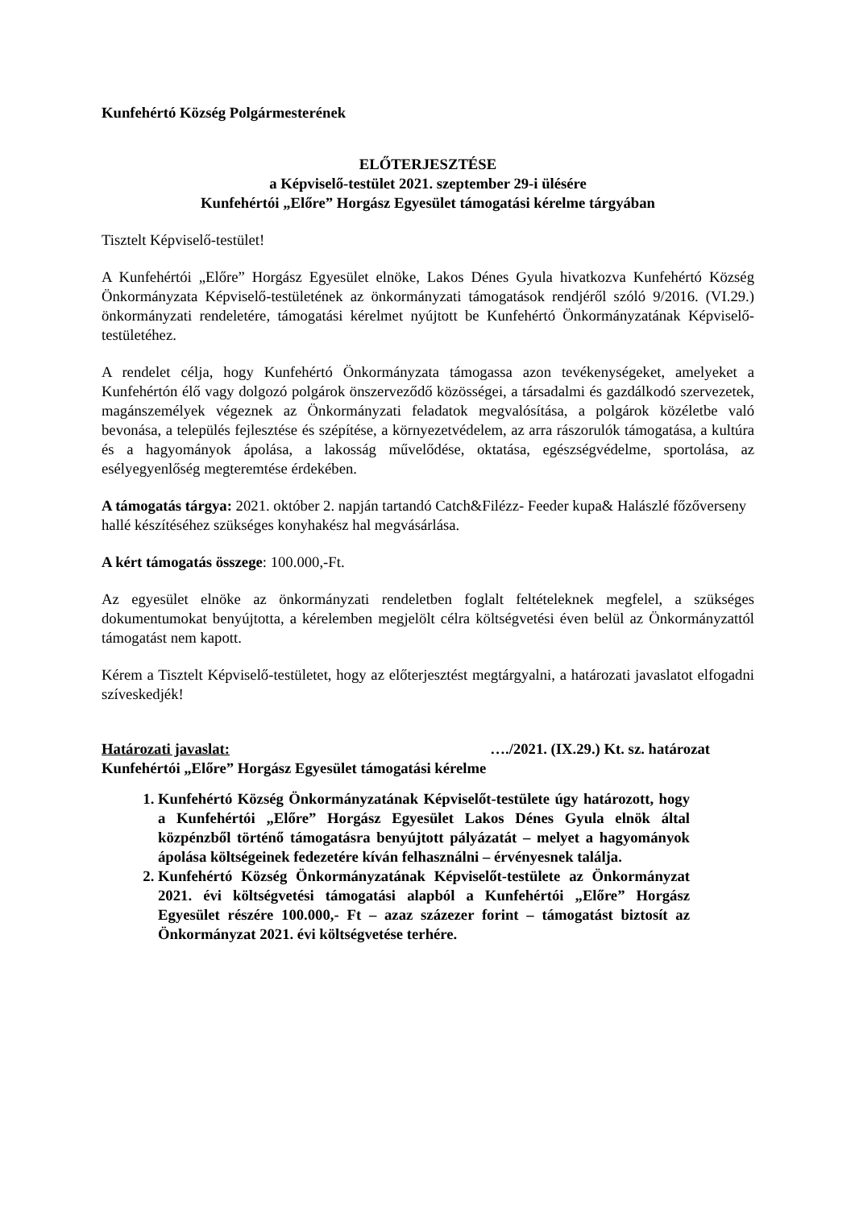Kunfehértó Község Polgármesterének
ELŐTERJESZTÉSE
a Képviselő-testület 2021. szeptember 29-i ülésére
Kunfehértói „Előre” Horgász Egyesület támogatási kérelme tárgyában
Tisztelt Képviselő-testület!
A Kunfehértói „Előre” Horgász Egyesület elnöke, Lakos Dénes Gyula hivatkozva Kunfehértó Község Önkormányzata Képviselő-testületének az önkormányzati támogatások rendjéről szóló 9/2016. (VI.29.) önkormányzati rendeletére, támogatási kérelmet nyújtott be Kunfehértó Önkormányzatának Képviselő-testületéhez.
A rendelet célja, hogy Kunfehértó Önkormányzata támogassa azon tevékenységeket, amelyeket a Kunfehértón élő vagy dolgozó polgárok önszerveződő közösségei, a társadalmi és gazdálkodó szervezetek, magánszemélyek végeznek az Önkormányzati feladatok megvalósítása, a polgárok közéletbe való bevonása, a település fejlesztése és szépítése, a környezetvédelem, az arra rászorulók támogatása, a kultúra és a hagyományok ápolása, a lakosság művelődése, oktatása, egészségvédelme, sportolása, az esélyegyenlőség megteremtése érdekében.
A támogatás tárgya: 2021. október 2. napján tartandó Catch&Filézz- Feeder kupa& Halászlé főzőverseny hallé készítéséhez szükséges konyhakész hal megvásárlása.
A kért támogatás összege: 100.000,-Ft.
Az egyesület elnöke az önkormányzati rendeletben foglalt feltételeknek megfelel, a szükséges dokumentumokat benyújtotta, a kérelemben megjelölt célra költségvetési éven belül az Önkormányzattól támogatást nem kapott.
Kérem a Tisztelt Képviselő-testületet, hogy az előterjesztést megtárgyalni, a határozati javaslatot elfogadni szíveskedjék!
Határozati javaslat: …./2021. (IX.29.) Kt. sz. határozat
Kunfehértói „Előre” Horgász Egyesület támogatási kérelme
1. Kunfehértó Község Önkormányzatának Képviselőt-testülete úgy határozott, hogy a Kunfehértói „Előre” Horgász Egyesület Lakos Dénes Gyula elnök által közpénzből történő támogatásra benyújtott pályázatát – melyet a hagyományok ápolása költségeinek fedezetére kíván felhasználni – érvényesnek találja.
2. Kunfehértó Község Önkormányzatának Képviselőt-testülete az Önkormányzat 2021. évi költségvetési támogatási alapból a Kunfehértói „Előre” Horgász Egyesület részére 100.000,- Ft – azaz százezer forint – támogatást biztosít az Önkormányzat 2021. évi költségvetése terhére.